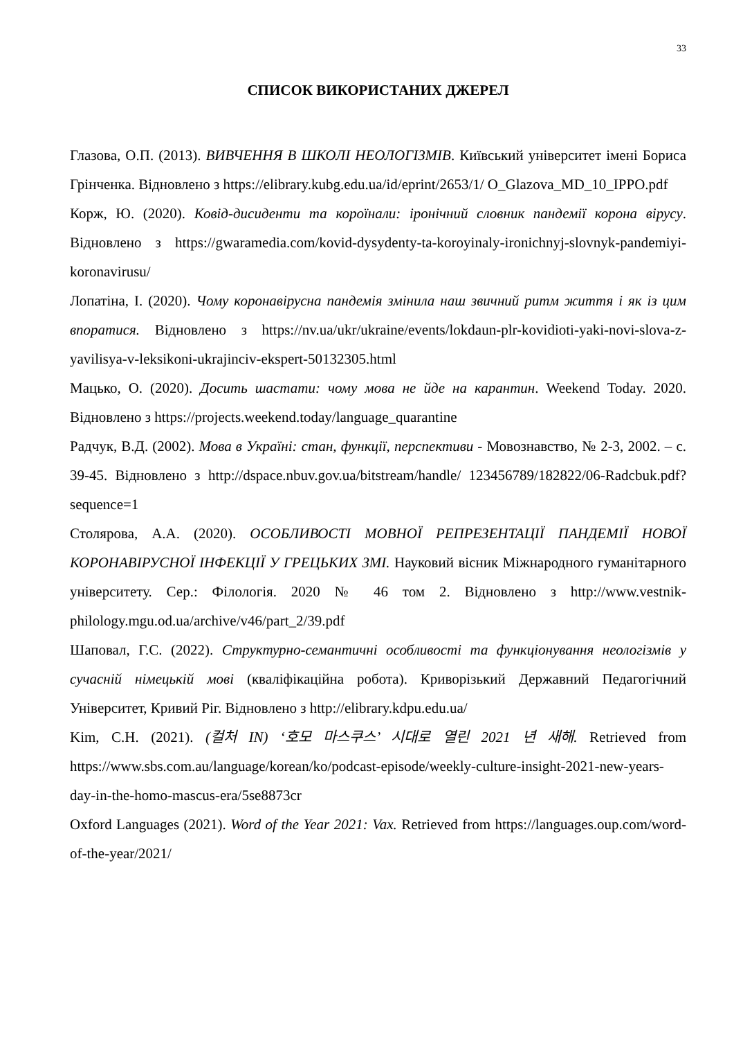33
СПИСОК ВИКОРИСТАНИХ ДЖЕРЕЛ
Глазова, О.П. (2013). ВИВЧЕННЯ В ШКОЛІ НЕОЛОГІЗМІВ. Київський університет імені Бориса Грінченка. Відновлено з https://elibrary.kubg.edu.ua/id/eprint/2653/1/ O_Glazova_MD_10_IPPO.pdf
Корж, Ю. (2020). Ковід-дисиденти та короїнали: іронічний словник пандемії корона вірусу. Відновлено з https://gwaramedia.com/kovid-dysydenty-ta-koroyinaly-ironichnyj-slovnyk-pandemiyi-koronavirusu/
Лопатіна, І. (2020). Чому коронавірусна пандемія змінила наш звичний ритм життя і як із цим впоратися. Відновлено з https://nv.ua/ukr/ukraine/events/lokdaun-plr-kovidioti-yaki-novi-slova-z-yavilisya-v-leksikoni-ukrajinciv-ekspert-50132305.html
Мацько, О. (2020). Досить шастати: чому мова не йде на карантин. Weekend Today. 2020. Відновлено з https://projects.weekend.today/language_quarantine
Радчук, В.Д. (2002). Мова в Україні: стан, функції, перспективи - Мовознавство, № 2-3, 2002. – с. 39-45. Відновлено з http://dspace.nbuv.gov.ua/bitstream/handle/ 123456789/182822/06-Radcbuk.pdf?sequence=1
Столярова, А.А. (2020). ОСОБЛИВОСТІ МОВНОЇ РЕПРЕЗЕНТАЦІЇ ПАНДЕМІЇ НОВОЇ КОРОНАВІРУСНОЇ ІНФЕКЦІЇ У ГРЕЦЬКИХ ЗМІ. Науковий вісник Міжнародного гуманітарного університету. Сер.: Філологія. 2020 № 46 том 2. Відновлено з http://www.vestnik-philology.mgu.od.ua/archive/v46/part_2/39.pdf
Шаповал, Г.С. (2022). Структурно-семантичні особливості та функціонування неологізмів у сучасній німецькій мові (кваліфікаційна робота). Криворізький Державний Педагогічний Університет, Кривий Ріг. Відновлено з http://elibrary.kdpu.edu.ua/
Kim, C.H. (2021). (컬처 IN) ‘호모 마스쿠스’ 시대로 열린 2021 년 새해. Retrieved from https://www.sbs.com.au/language/korean/ko/podcast-episode/weekly-culture-insight-2021-new-years-day-in-the-homo-mascus-era/5se8873cr
Oxford Languages (2021). Word of the Year 2021: Vax. Retrieved from https://languages.oup.com/word-of-the-year/2021/